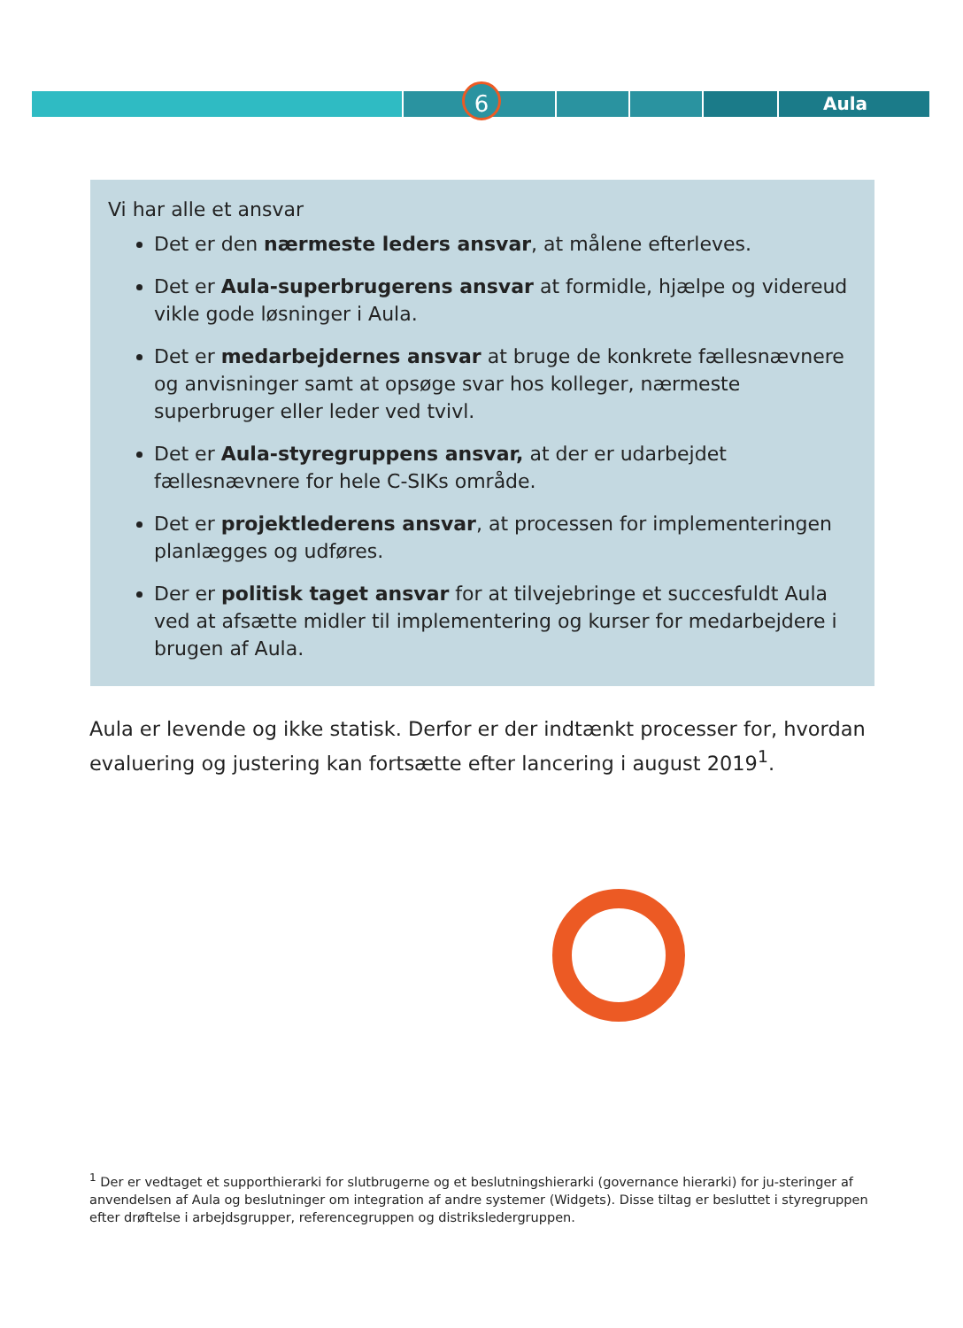6 Aula
Vi har alle et ansvar
Det er den nærmeste leders ansvar, at målene efterleves.
Det er Aula-superbrugerens ansvar at formidle, hjælpe og videreud vikle gode løsninger i Aula.
Det er medarbejdernes ansvar at bruge de konkrete fællesnævnere og anvisninger samt at opsøge svar hos kolleger, nærmeste superbruger eller leder ved tvivl.
Det er Aula-styregruppens ansvar, at der er udarbejdet fællesnævnere for hele C-SIKs område.
Det er projektlederens ansvar, at processen for implementeringen planlægges og udføres.
Der er politisk taget ansvar for at tilvejebringe et succesfuldt Aula ved at afsætte midler til implementering og kurser for medarbejdere i brugen af Aula.
Aula er levende og ikke statisk. Derfor er der indtænkt processer for, hvordan evaluering og justering kan fortsætte efter lancering i august 2019<sup>1</sup>.
<sup>1</sup> Der er vedtaget et supporthierarki for slutbrugerne og et beslutningshierarki (governance hierarki) for ju-steringer af anvendelsen af Aula og beslutninger om integration af andre systemer (Widgets). Disse tiltag er besluttet i styregruppen efter drøftelse i arbejdsgrupper, referencegruppen og distriksledergruppen.